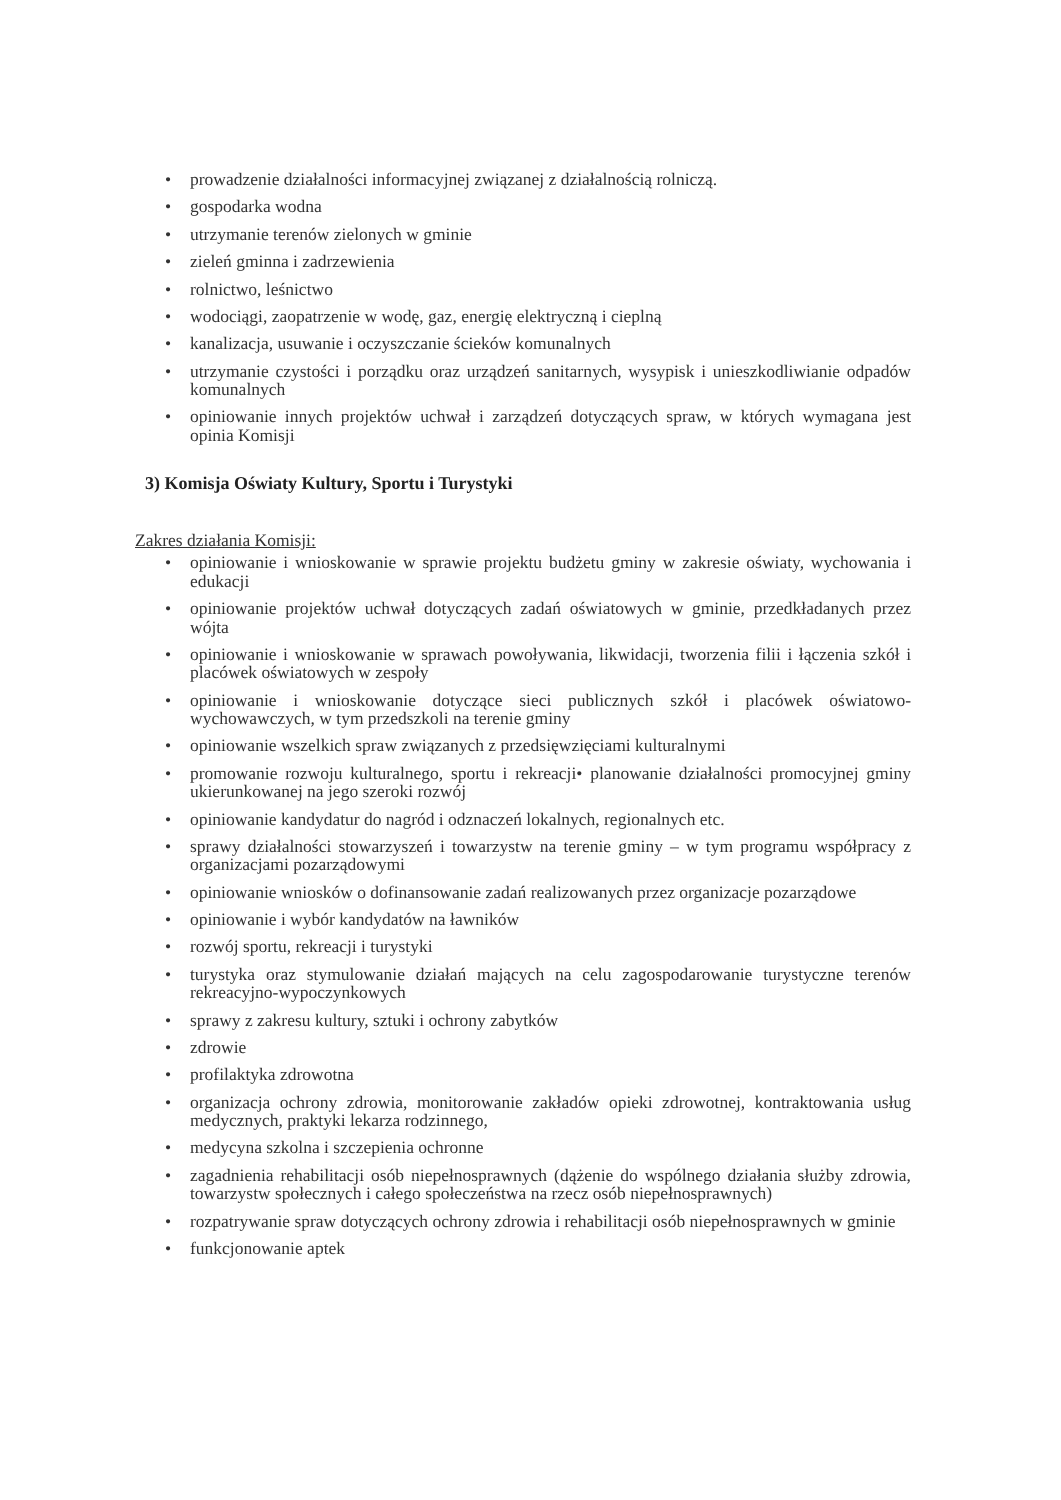• prowadzenie działalności informacyjnej związanej z działalnością rolniczą.
• gospodarka wodna
• utrzymanie terenów zielonych w gminie
• zieleń gminna i zadrzewienia
• rolnictwo, leśnictwo
• wodociągi, zaopatrzenie w wodę, gaz, energię elektryczną i cieplną
• kanalizacja, usuwanie i oczyszczanie ścieków komunalnych
• utrzymanie czystości i porządku oraz urządzeń sanitarnych, wysypisk i unieszkodliwianie odpadów komunalnych
• opiniowanie innych projektów uchwał i zarządzeń dotyczących spraw, w których wymagana jest opinia Komisji
3) Komisja Oświaty Kultury, Sportu i Turystyki
Zakres działania Komisji:
• opiniowanie i wnioskowanie w sprawie projektu budżetu gminy w zakresie oświaty, wychowania i edukacji
• opiniowanie projektów uchwał dotyczących zadań oświatowych w gminie, przedkładanych przez wójta
• opiniowanie i wnioskowanie w sprawach powoływania, likwidacji, tworzenia filii i łączenia szkół i placówek oświatowych w zespoły
• opiniowanie i wnioskowanie dotyczące sieci publicznych szkół i placówek oświatowo-wychowawczych, w tym przedszkoli na terenie gminy
• opiniowanie wszelkich spraw związanych z przedsięwzięciami kulturalnymi
• promowanie rozwoju kulturalnego, sportu i rekreacji• planowanie działalności promocyjnej gminy ukierunkowanej na jego szeroki rozwój
• opiniowanie kandydatur do nagród i odznaczeń lokalnych, regionalnych etc.
• sprawy działalności stowarzyszeń i towarzystw na terenie gminy – w tym programu współpracy z organizacjami pozarządowymi
• opiniowanie wniosków o dofinansowanie zadań realizowanych przez organizacje pozarządowe
• opiniowanie i wybór kandydatów na ławników
• rozwój sportu, rekreacji i turystyki
• turystyka oraz stymulowanie działań mających na celu zagospodarowanie turystyczne terenów rekreacyjno-wypoczynkowych
• sprawy z zakresu kultury, sztuki i ochrony zabytków
• zdrowie
• profilaktyka zdrowotna
• organizacja ochrony zdrowia, monitorowanie zakładów opieki zdrowotnej, kontraktowania usług medycznych, praktyki lekarza rodzinnego,
• medycyna szkolna i szczepienia ochronne
• zagadnienia rehabilitacji osób niepełnosprawnych (dążenie do wspólnego działania służby zdrowia, towarzystw społecznych i całego społeczeństwa na rzecz osób niepełnosprawnych)
• rozpatrywanie spraw dotyczących ochrony zdrowia i rehabilitacji osób niepełnosprawnych w gminie
• funkcjonowanie aptek